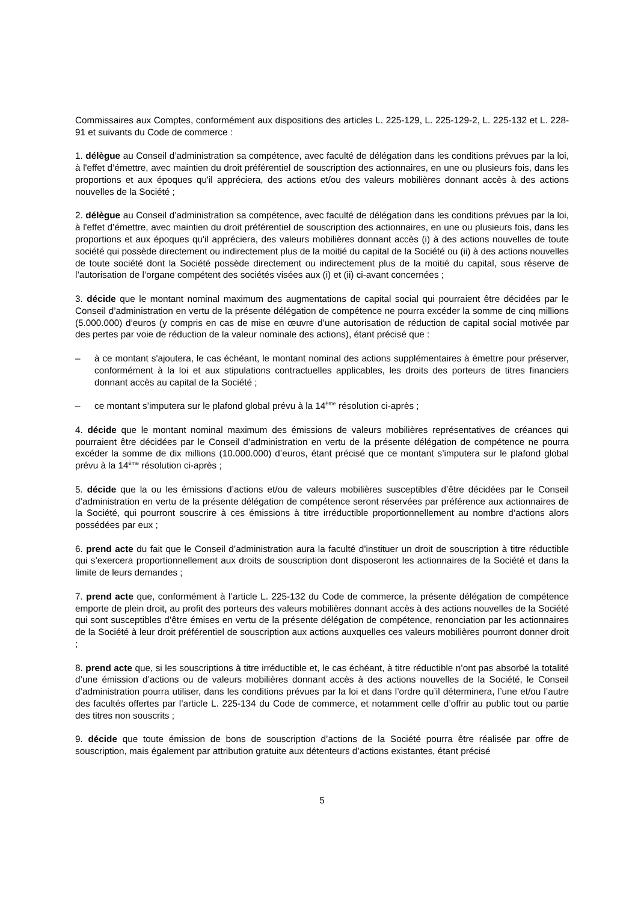Commissaires aux Comptes, conformément aux dispositions des articles L. 225-129, L. 225-129-2, L. 225-132 et L. 228-91 et suivants du Code de commerce :
1. délègue au Conseil d’administration sa compétence, avec faculté de délégation dans les conditions prévues par la loi, à l'effet d’émettre, avec maintien du droit préférentiel de souscription des actionnaires, en une ou plusieurs fois, dans les proportions et aux époques qu'il appréciera, des actions et/ou des valeurs mobilières donnant accès à des actions nouvelles de la Société ;
2. délègue au Conseil d’administration sa compétence, avec faculté de délégation dans les conditions prévues par la loi, à l'effet d’émettre, avec maintien du droit préférentiel de souscription des actionnaires, en une ou plusieurs fois, dans les proportions et aux époques qu'il appréciera, des valeurs mobilières donnant accès (i) à des actions nouvelles de toute société qui possède directement ou indirectement plus de la moitié du capital de la Société ou (ii) à des actions nouvelles de toute société dont la Société possède directement ou indirectement plus de la moitié du capital, sous réserve de l’autorisation de l’organe compétent des sociétés visées aux (i) et (ii) ci-avant concernées ;
3. décide que le montant nominal maximum des augmentations de capital social qui pourraient être décidées par le Conseil d’administration en vertu de la présente délégation de compétence ne pourra excéder la somme de cinq millions (5.000.000) d’euros (y compris en cas de mise en œuvre d’une autorisation de réduction de capital social motivée par des pertes par voie de réduction de la valeur nominale des actions), étant précisé que :
– à ce montant s'ajoutera, le cas échéant, le montant nominal des actions supplémentaires à émettre pour préserver, conformément à la loi et aux stipulations contractuelles applicables, les droits des porteurs de titres financiers donnant accès au capital de la Société ;
– ce montant s’imputera sur le plafond global prévu à la 14<sup>ème</sup> résolution ci-après ;
4. décide que le montant nominal maximum des émissions de valeurs mobilières représentatives de créances qui pourraient être décidées par le Conseil d’administration en vertu de la présente délégation de compétence ne pourra excéder la somme de dix millions (10.000.000) d’euros, étant précisé que ce montant s’imputera sur le plafond global prévu à la 14<sup>ème</sup> résolution ci-après ;
5. décide que la ou les émissions d’actions et/ou de valeurs mobilières susceptibles d’être décidées par le Conseil d’administration en vertu de la présente délégation de compétence seront réservées par préférence aux actionnaires de la Société, qui pourront souscrire à ces émissions à titre irréductible proportionnellement au nombre d’actions alors possédées par eux ;
6. prend acte du fait que le Conseil d’administration aura la faculté d’instituer un droit de souscription à titre réductible qui s’exercera proportionnellement aux droits de souscription dont disposeront les actionnaires de la Société et dans la limite de leurs demandes ;
7. prend acte que, conformément à l’article L. 225-132 du Code de commerce, la présente délégation de compétence emporte de plein droit, au profit des porteurs des valeurs mobilières donnant accès à des actions nouvelles de la Société qui sont susceptibles d’être émises en vertu de la présente délégation de compétence, renonciation par les actionnaires de la Société à leur droit préférentiel de souscription aux actions auxquelles ces valeurs mobilières pourront donner droit ;
8. prend acte que, si les souscriptions à titre irréductible et, le cas échéant, à titre réductible n’ont pas absorbé la totalité d’une émission d’actions ou de valeurs mobilières donnant accès à des actions nouvelles de la Société, le Conseil d’administration pourra utiliser, dans les conditions prévues par la loi et dans l’ordre qu’il déterminera, l’une et/ou l’autre des facultés offertes par l’article L. 225-134 du Code de commerce, et notamment celle d’offrir au public tout ou partie des titres non souscrits ;
9. décide que toute émission de bons de souscription d’actions de la Société pourra être réalisée par offre de souscription, mais également par attribution gratuite aux détenteurs d’actions existantes, étant précisé
5